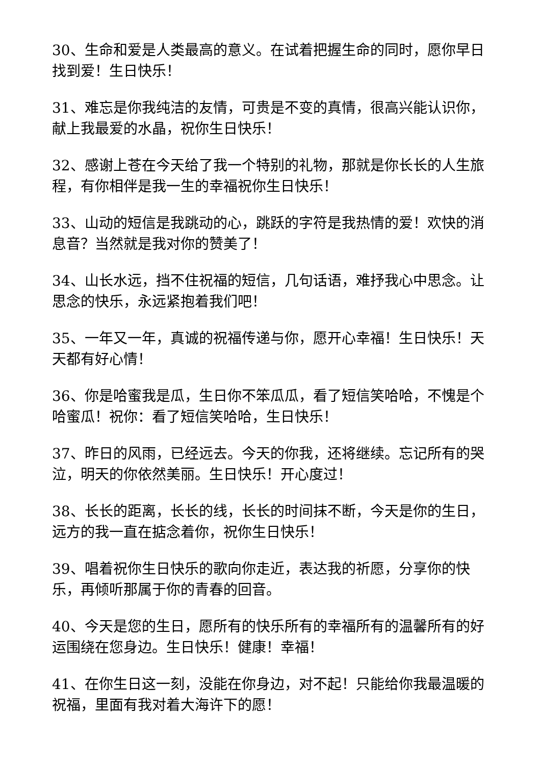30、生命和爱是人类最高的意义。在试着把握生命的同时，愿你早日找到爱！生日快乐！
31、难忘是你我纯洁的友情，可贵是不变的真情，很高兴能认识你，献上我最爱的水晶，祝你生日快乐！
32、感谢上苍在今天给了我一个特别的礼物，那就是你长长的人生旅程，有你相伴是我一生的幸福祝你生日快乐！
33、山动的短信是我跳动的心，跳跃的字符是我热情的爱！欢快的消息音？当然就是我对你的赞美了！
34、山长水远，挡不住祝福的短信，几句话语，难抒我心中思念。让思念的快乐，永远紧抱着我们吧！
35、一年又一年，真诚的祝福传递与你，愿开心幸福！生日快乐！天天都有好心情！
36、你是哈蜜我是瓜，生日你不笨瓜瓜，看了短信笑哈哈，不愧是个哈蜜瓜！祝你：看了短信笑哈哈，生日快乐！
37、昨日的风雨，已经远去。今天的你我，还将继续。忘记所有的哭泣，明天的你依然美丽。生日快乐！开心度过！
38、长长的距离，长长的线，长长的时间抹不断，今天是你的生日，远方的我一直在掂念着你，祝你生日快乐！
39、唱着祝你生日快乐的歌向你走近，表达我的祈愿，分享你的快乐，再倾听那属于你的青春的回音。
40、今天是您的生日，愿所有的快乐所有的幸福所有的温馨所有的好运围绕在您身边。生日快乐！健康！幸福！
41、在你生日这一刻，没能在你身边，对不起！只能给你我最温暖的祝福，里面有我对着大海许下的愿！